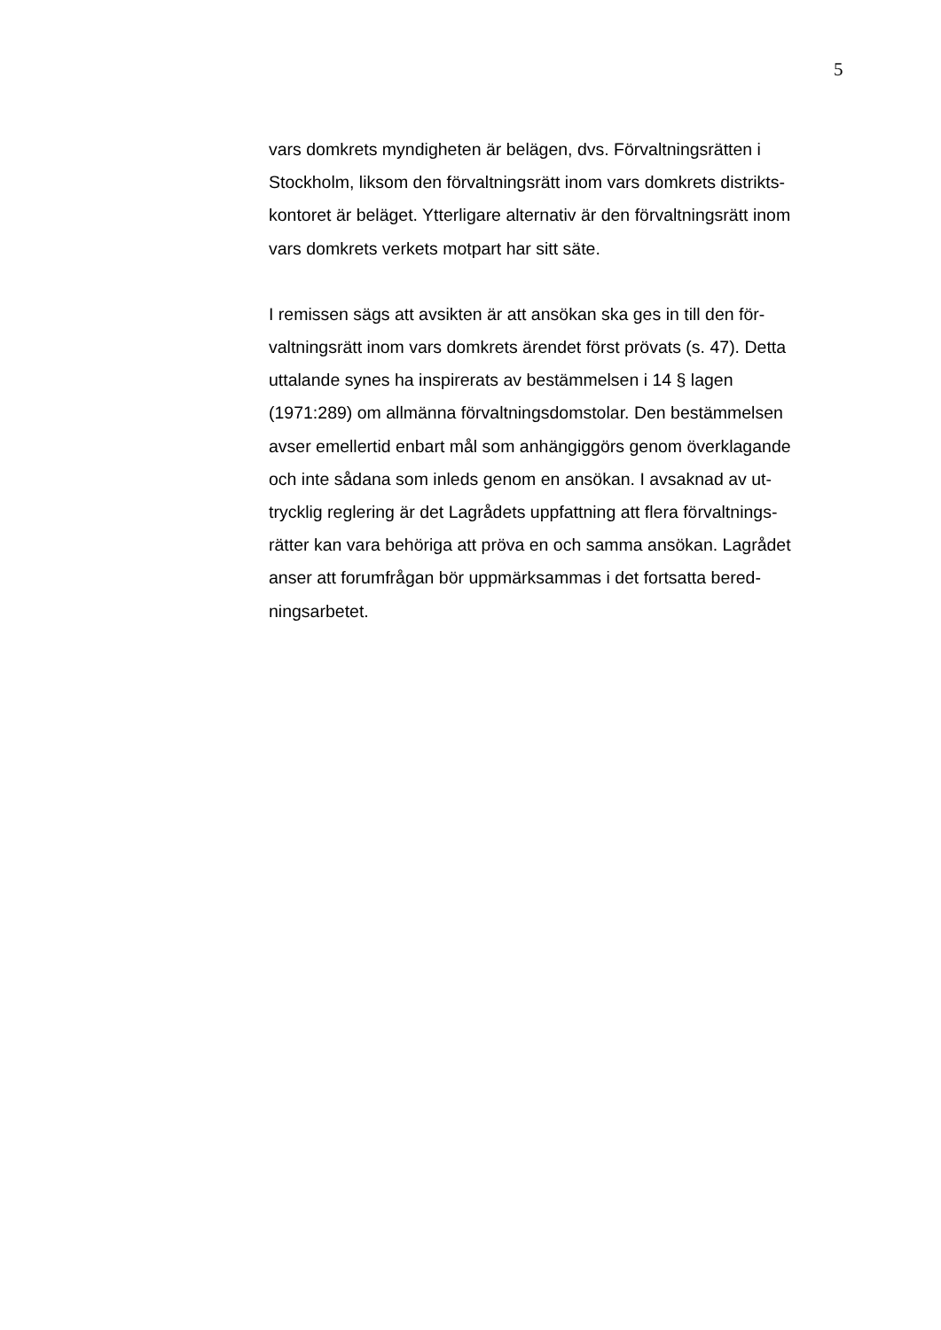5
vars domkrets myndigheten är belägen, dvs. Förvaltningsrätten i
Stockholm, liksom den förvaltningsrätt inom vars domkrets distrikts-
kontoret är beläget. Ytterligare alternativ är den förvaltningsrätt inom
vars domkrets verkets motpart har sitt säte.
I remissen sägs att avsikten är att ansökan ska ges in till den för-
valtningsrätt inom vars domkrets ärendet först prövats (s. 47). Detta
uttalande synes ha inspirerats av bestämmelsen i 14 § lagen
(1971:289) om allmänna förvaltningsdomstolar. Den bestämmelsen
avser emellertid enbart mål som anhängiggörs genom överklagande
och inte sådana som inleds genom en ansökan. I avsaknad av ut-
trycklig reglering är det Lagrådets uppfattning att flera förvaltnings-
rätter kan vara behöriga att pröva en och samma ansökan. Lagrådet
anser att forumfrågan bör uppmärksammas i det fortsatta bered-
ningsarbetet.